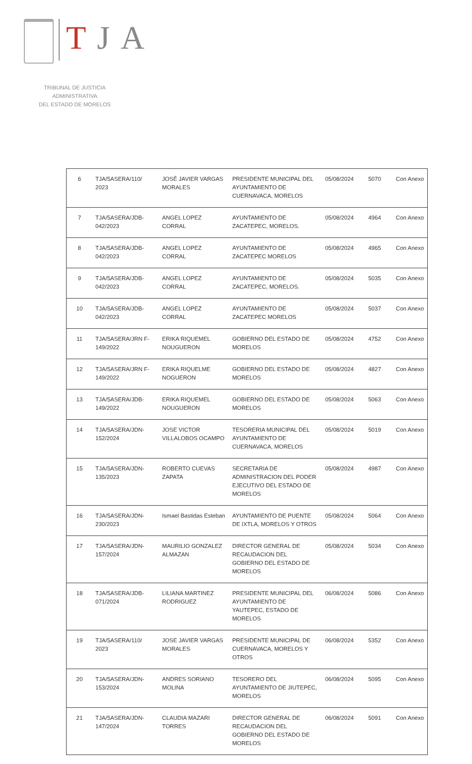T J A
TRIBUNAL DE JUSTICIA ADMINISTRATIVA
DEL ESTADO DE MORELOS
| 6 | TJA/5ASERA/110/ 2023 | JOSÉ JAVIER VARGAS MORALES | PRESIDENTE MUNICIPAL DEL AYUNTAMIENTO DE CUERNAVACA, MORELOS | 05/08/2024 | 5070 | Con Anexo |
| 7 | TJA/5ASERA/JDB-042/2023 | ANGEL LOPEZ CORRAL | AYUNTAMIENTO DE ZACATEPEC, MORELOS. | 05/08/2024 | 4964 | Con Anexo |
| 8 | TJA/5ASERA/JDB-042/2023 | ANGEL LOPEZ CORRAL | AYUNTAMIENTO DE ZACATEPEC MORELOS | 05/08/2024 | 4965 | Con Anexo |
| 9 | TJA/5ASERA/JDB-042/2023 | ANGEL LOPEZ CORRAL | AYUNTAMIENTO DE ZACATEPEC, MORELOS. | 05/08/2024 | 5035 | Con Anexo |
| 10 | TJA/5ASERA/JDB-042/2023 | ANGEL LOPEZ CORRAL | AYUNTAMIENTO DE ZACATEPEC MORELOS | 05/08/2024 | 5037 | Con Anexo |
| 11 | TJA/5ASERA/JRN F-149/2022 | ERIKA RIQUEMEL NOUGUERON | GOBIERNO DEL ESTADO DE MORELOS | 05/08/2024 | 4752 | Con Anexo |
| 12 | TJA/5ASERA/JRN F-149/2022 | ERIKA RIQUELME NOGUERON | GOBIERNO DEL ESTADO DE MORELOS | 05/08/2024 | 4827 | Con Anexo |
| 13 | TJA/5ASERA/JDB-149/2022 | ERIKA RIQUEMEL NOUGUERON | GOBIERNO DEL ESTADO DE MORELOS | 05/08/2024 | 5063 | Con Anexo |
| 14 | TJA/5ASERA/JDN-152/2024 | JOSE VICTOR VILLALOBOS OCAMPO | TESORERIA MUNICIPAL DEL AYUNTAMIENTO DE CUERNAVACA, MORELOS | 05/08/2024 | 5019 | Con Anexo |
| 15 | TJA/5ASERA/JDN-135/2023 | ROBERTO CUEVAS ZAPATA | SECRETARIA DE ADMINISTRACION DEL PODER EJECUTIVO DEL ESTADO DE MORELOS | 05/08/2024 | 4987 | Con Anexo |
| 16 | TJA/5ASERA/JDN-230/2023 | Ismael Bastidas Esteban | AYUNTAMIENTO DE PUENTE DE IXTLA, MORELOS Y OTROS | 05/08/2024 | 5064 | Con Anexo |
| 17 | TJA/5ASERA/JDN-157/2024 | MAURILIO GONZALEZ ALMAZAN | DIRECTOR GENERAL DE RECAUDACION DEL GOBIERNO DEL ESTADO DE MORELOS | 05/08/2024 | 5034 | Con Anexo |
| 18 | TJA/5ASERA/JDB-071/2024 | LILIANA MARTINEZ RODRIGUEZ | PRESIDENTE MUNICIPAL DEL AYUNTAMIENTO DE YAUTEPEC, ESTADO DE MORELOS | 06/08/2024 | 5086 | Con Anexo |
| 19 | TJA/5ASERA/110/ 2023 | JOSE JAVIER VARGAS MORALES | PRESIDENTE MUNICIPAL DE CUERNAVACA, MORELOS Y OTROS | 06/08/2024 | 5352 | Con Anexo |
| 20 | TJA/5ASERA/JDN-153/2024 | ANDRES SORIANO MOLINA | TESORERO DEL AYUNTAMIENTO DE JIUTEPEC, MORELOS | 06/08/2024 | 5095 | Con Anexo |
| 21 | TJA/5ASERA/JDN-147/2024 | CLAUDIA MAZARI TORRES | DIRECTOR GENERAL DE RECAUDACION DEL GOBIERNO DEL ESTADO DE MORELOS | 06/08/2024 | 5091 | Con Anexo |